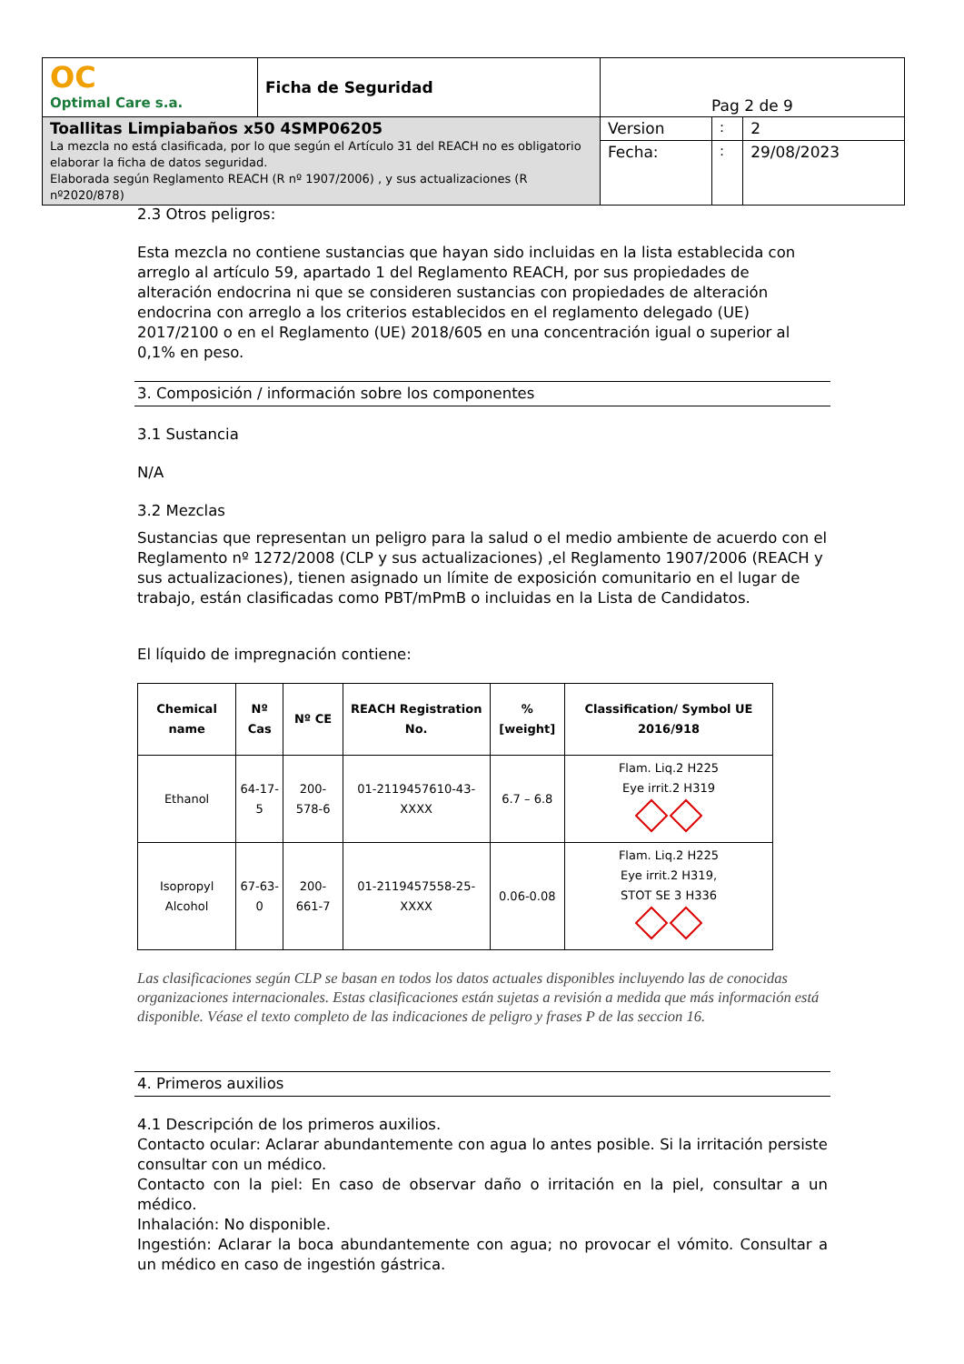| OC Optimal Care s.a. | Ficha de Seguridad | Pag 2 de 9 | | |
| Toallitas Limpiabaños x50 4SMP06205 La mezcla no está clasificada, por lo que según el Artículo 31 del REACH no es obligatorio elaborar la ficha de datos seguridad. Elaborada según Reglamento REACH (R nº 1907/2006) , y sus actualizaciones (R nº2020/878) | | Version | : | 2 |
| | | Fecha: | : | 29/08/2023 |
2.3 Otros peligros:
Esta mezcla no contiene sustancias que hayan sido incluidas en la lista establecida con arreglo al artículo 59, apartado 1 del Reglamento REACH, por sus propiedades de alteración endocrina ni que se consideren sustancias con propiedades de alteración endocrina con arreglo a los criterios establecidos en el reglamento delegado (UE) 2017/2100 o en el Reglamento (UE) 2018/605 en una concentración igual o superior al 0,1% en peso.
3. Composición / información sobre los componentes
3.1 Sustancia
N/A
3.2 Mezclas
Sustancias que representan un peligro para la salud o el medio ambiente de acuerdo con el Reglamento nº 1272/2008 (CLP y sus actualizaciones) ,el Reglamento 1907/2006 (REACH y sus actualizaciones), tienen asignado un límite de exposición comunitario en el lugar de trabajo, están clasificadas como PBT/mPmB o incluidas en la Lista de Candidatos.
El líquido de impregnación contiene:
| Chemical name | Nº Cas | Nº CE | REACH Registration No. | % [weight] | Classification/ Symbol UE 2016/918 |
| --- | --- | --- | --- | --- | --- |
| Ethanol | 64-17-5 | 200-578-6 | 01-2119457610-43-XXXX | 6.7 – 6.8 | Flam. Liq.2 H225 Eye irrit.2 H319 |
| Isopropyl Alcohol | 67-63-0 | 200-661-7 | 01-2119457558-25-XXXX | 0.06-0.08 | Flam. Liq.2 H225 Eye irrit.2 H319, STOT SE 3 H336 |
Las clasificaciones según CLP se basan en todos los datos actuales disponibles incluyendo las de conocidas organizaciones internacionales. Estas clasificaciones están sujetas a revisión a medida que más información está disponible. Véase el texto completo de las indicaciones de peligro y frases P de las seccion 16.
4. Primeros auxilios
4.1 Descripción de los primeros auxilios.
Contacto ocular: Aclarar abundantemente con agua lo antes posible. Si la irritación persiste consultar con un médico.
Contacto con la piel: En caso de observar daño o irritación en la piel, consultar a un médico.
Inhalación: No disponible.
Ingestión: Aclarar la boca abundantemente con agua; no provocar el vómito. Consultar a un médico en caso de ingestión gástrica.